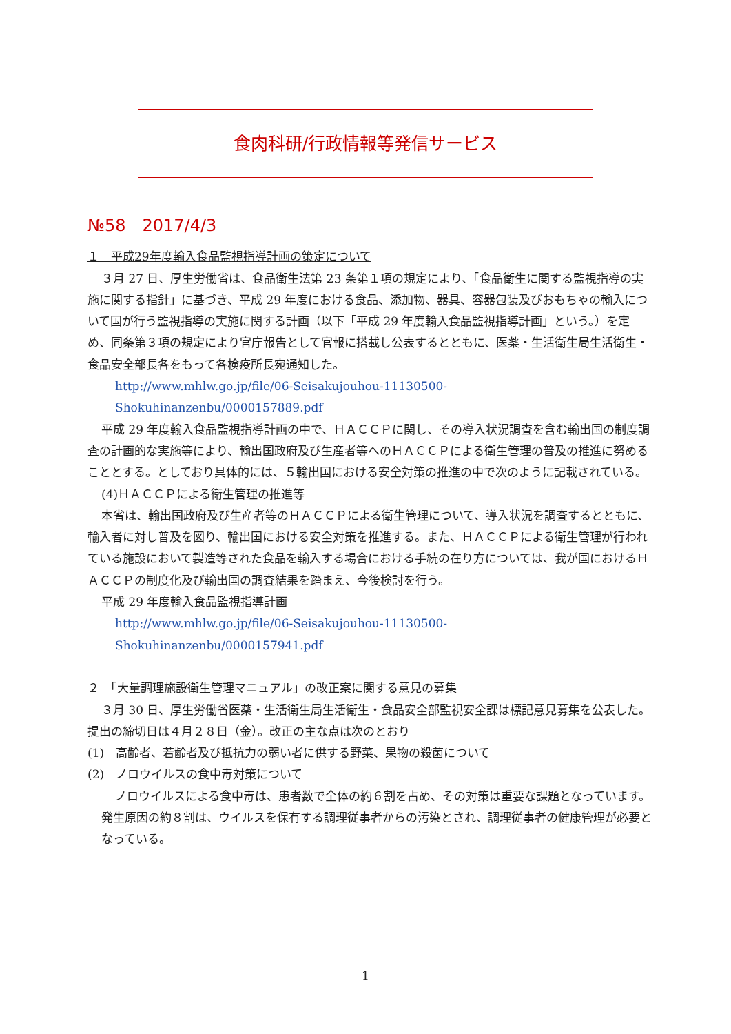食肉科研/行政情報等発信サービス
№58　2017/4/3
１　平成29年度輸入食品監視指導計画の策定について
３月 27 日、厚生労働省は、食品衛生法第 23 条第１項の規定により、「食品衛生に関する監視指導の実施に関する指針」に基づき、平成 29 年度における食品、添加物、器具、容器包装及びおもちゃの輸入について国が行う監視指導の実施に関する計画（以下「平成 29 年度輸入食品監視指導計画」という。）を定め、同条第３項の規定により官庁報告として官報に搭載し公表するとともに、医薬・生活衛生局生活衛生・食品安全部長各をもって各検疫所長宛通知した。
http://www.mhlw.go.jp/file/06-Seisakujouhou-11130500-
Shokuhinanzenbu/0000157889.pdf
平成 29 年度輸入食品監視指導計画の中で、ＨＡＣＣＰに関し、その導入状況調査を含む輸出国の制度調査の計画的な実施等により、輸出国政府及び生産者等へのＨＡＣＣＰによる衛生管理の普及の推進に努めることとする。としており具体的には、５輸出国における安全対策の推進の中で次のように記載されている。
(4)ＨＡＣＣＰによる衛生管理の推進等
本省は、輸出国政府及び生産者等のＨＡＣＣＰによる衛生管理について、導入状況を調査するとともに、輸入者に対し普及を図り、輸出国における安全対策を推進する。また、ＨＡＣＣＰによる衛生管理が行われている施設において製造等された食品を輸入する場合における手続の在り方については、我が国におけるＨＡＣＣＰの制度化及び輸出国の調査結果を踏まえ、今後検討を行う。
平成 29 年度輸入食品監視指導計画
http://www.mhlw.go.jp/file/06-Seisakujouhou-11130500-
Shokuhinanzenbu/0000157941.pdf
２　「大量調理施設衛生管理マニュアル」の改正案に関する意見の募集
３月 30 日、厚生労働省医薬・生活衛生局生活衛生・食品安全部監視安全課は標記意見募集を公表した。提出の締切日は４月２８日（金）。改正の主な点は次のとおり
(1)　高齢者、若齢者及び抵抗力の弱い者に供する野菜、果物の殺菌について
(2)　ノロウイルスの食中毒対策について
ノロウイルスによる食中毒は、患者数で全体の約６割を占め、その対策は重要な課題となっています。発生原因の約８割は、ウイルスを保有する調理従事者からの汚染とされ、調理従事者の健康管理が必要となっている。
1